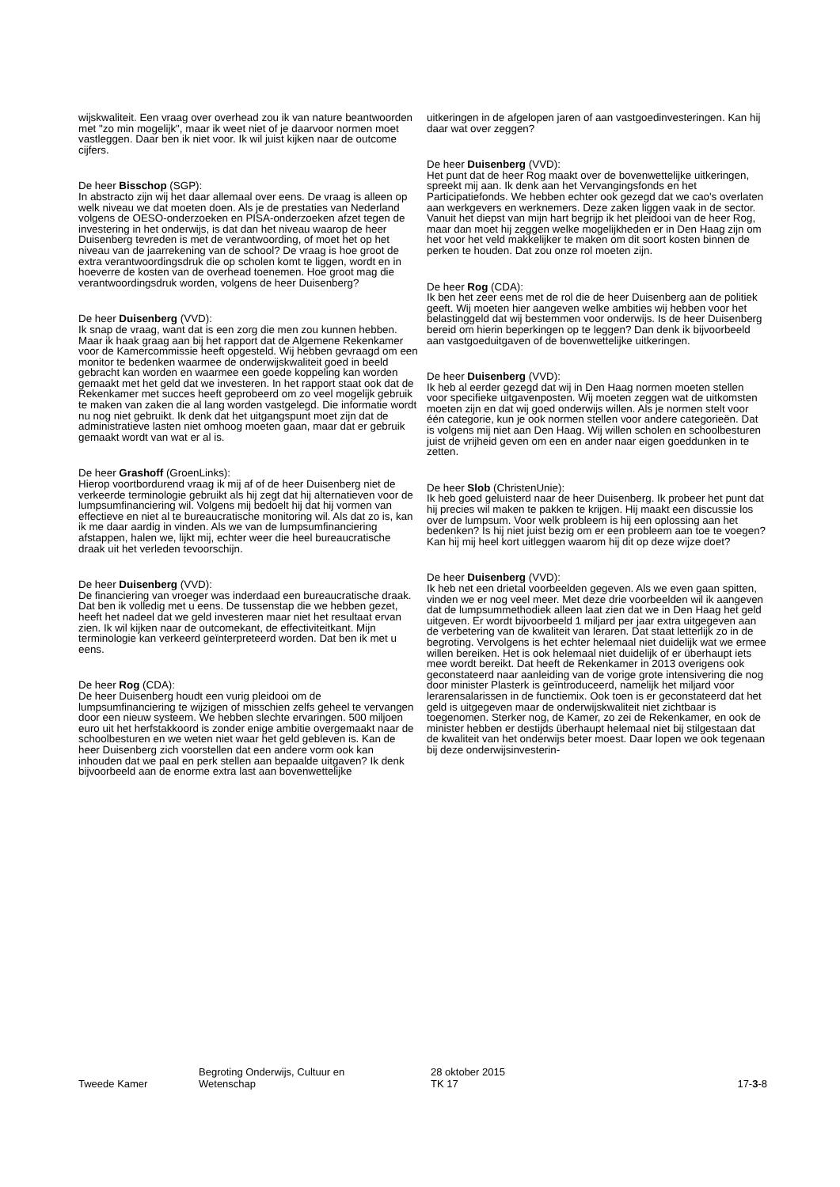wijskwaliteit. Een vraag over overhead zou ik van nature beantwoorden met "zo min mogelijk", maar ik weet niet of je daarvoor normen moet vastleggen. Daar ben ik niet voor. Ik wil juist kijken naar de outcome cijfers.
De heer Bisschop (SGP):
In abstracto zijn wij het daar allemaal over eens. De vraag is alleen op welk niveau we dat moeten doen. Als je de prestaties van Nederland volgens de OESO-onderzoeken en PISA-onderzoeken afzet tegen de investering in het onderwijs, is dat dan het niveau waarop de heer Duisenberg tevreden is met de verantwoording, of moet het op het niveau van de jaarrekening van de school? De vraag is hoe groot de extra verantwoordingsdruk die op scholen komt te liggen, wordt en in hoeverre de kosten van de overhead toenemen. Hoe groot mag die verantwoordingsdruk worden, volgens de heer Duisenberg?
De heer Duisenberg (VVD):
Ik snap de vraag, want dat is een zorg die men zou kunnen hebben. Maar ik haak graag aan bij het rapport dat de Algemene Rekenkamer voor de Kamercommissie heeft opgesteld. Wij hebben gevraagd om een monitor te bedenken waarmee de onderwijskwaliteit goed in beeld gebracht kan worden en waarmee een goede koppeling kan worden gemaakt met het geld dat we investeren. In het rapport staat ook dat de Rekenkamer met succes heeft geprobeerd om zo veel mogelijk gebruik te maken van zaken die al lang worden vastgelegd. Die informatie wordt nu nog niet gebruikt. Ik denk dat het uitgangspunt moet zijn dat de administratieve lasten niet omhoog moeten gaan, maar dat er gebruik gemaakt wordt van wat er al is.
De heer Grashoff (GroenLinks):
Hierop voortbordurend vraag ik mij af of de heer Duisenberg niet de verkeerde terminologie gebruikt als hij zegt dat hij alternatieven voor de lumpsumfinanciering wil. Volgens mij bedoelt hij dat hij vormen van effectieve en niet al te bureaucratische monitoring wil. Als dat zo is, kan ik me daar aardig in vinden. Als we van de lumpsumfinanciering afstappen, halen we, lijkt mij, echter weer die heel bureaucratische draak uit het verleden tevoorschijn.
De heer Duisenberg (VVD):
De financiering van vroeger was inderdaad een bureaucratische draak. Dat ben ik volledig met u eens. De tussenstap die we hebben gezet, heeft het nadeel dat we geld investeren maar niet het resultaat ervan zien. Ik wil kijken naar de outcomekant, de effectiviteitkant. Mijn terminologie kan verkeerd geïnterpreteerd worden. Dat ben ik met u eens.
De heer Rog (CDA):
De heer Duisenberg houdt een vurig pleidooi om de lumpsumfinanciering te wijzigen of misschien zelfs geheel te vervangen door een nieuw systeem. We hebben slechte ervaringen. 500 miljoen euro uit het herfstakkoord is zonder enige ambitie overgemaakt naar de schoolbesturen en we weten niet waar het geld gebleven is. Kan de heer Duisenberg zich voorstellen dat een andere vorm ook kan inhouden dat we paal en perk stellen aan bepaalde uitgaven? Ik denk bijvoorbeeld aan de enorme extra last aan bovenwettelijke
uitkeringen in de afgelopen jaren of aan vastgoedinvesteringen. Kan hij daar wat over zeggen?
De heer Duisenberg (VVD):
Het punt dat de heer Rog maakt over de bovenwettelijke uitkeringen, spreekt mij aan. Ik denk aan het Vervangingsfonds en het Participatiefonds. We hebben echter ook gezegd dat we cao's overlaten aan werkgevers en werknemers. Deze zaken liggen vaak in de sector. Vanuit het diepst van mijn hart begrijp ik het pleidooi van de heer Rog, maar dan moet hij zeggen welke mogelijkheden er in Den Haag zijn om het voor het veld makkelijker te maken om dit soort kosten binnen de perken te houden. Dat zou onze rol moeten zijn.
De heer Rog (CDA):
Ik ben het zeer eens met de rol die de heer Duisenberg aan de politiek geeft. Wij moeten hier aangeven welke ambities wij hebben voor het belastinggeld dat wij bestemmen voor onderwijs. Is de heer Duisenberg bereid om hierin beperkingen op te leggen? Dan denk ik bijvoorbeeld aan vastgoeduitgaven of de bovenwettelijke uitkeringen.
De heer Duisenberg (VVD):
Ik heb al eerder gezegd dat wij in Den Haag normen moeten stellen voor specifieke uitgavenposten. Wij moeten zeggen wat de uitkomsten moeten zijn en dat wij goed onderwijs willen. Als je normen stelt voor één categorie, kun je ook normen stellen voor andere categorieën. Dat is volgens mij niet aan Den Haag. Wij willen scholen en schoolbesturen juist de vrijheid geven om een en ander naar eigen goeddunken in te zetten.
De heer Slob (ChristenUnie):
Ik heb goed geluisterd naar de heer Duisenberg. Ik probeer het punt dat hij precies wil maken te pakken te krijgen. Hij maakt een discussie los over de lumpsum. Voor welk probleem is hij een oplossing aan het bedenken? Is hij niet juist bezig om er een probleem aan toe te voegen? Kan hij mij heel kort uitleggen waarom hij dit op deze wijze doet?
De heer Duisenberg (VVD):
Ik heb net een drietal voorbeelden gegeven. Als we even gaan spitten, vinden we er nog veel meer. Met deze drie voorbeelden wil ik aangeven dat de lumpsummethodiek alleen laat zien dat we in Den Haag het geld uitgeven. Er wordt bijvoorbeeld 1 miljard per jaar extra uitgegeven aan de verbetering van de kwaliteit van leraren. Dat staat letterlijk zo in de begroting. Vervolgens is het echter helemaal niet duidelijk wat we ermee willen bereiken. Het is ook helemaal niet duidelijk of er überhaupt iets mee wordt bereikt. Dat heeft de Rekenkamer in 2013 overigens ook geconstateerd naar aanleiding van de vorige grote intensivering die nog door minister Plasterk is geïntroduceerd, namelijk het miljard voor lerarensalarissen in de functiemix. Ook toen is er geconstateerd dat het geld is uitgegeven maar de onderwijskwaliteit niet zichtbaar is toegenomen. Sterker nog, de Kamer, zo zei de Rekenkamer, en ook de minister hebben er destijds überhaupt helemaal niet bij stilgestaan dat de kwaliteit van het onderwijs beter moest. Daar lopen we ook tegenaan bij deze onderwijsinvesterin-
Tweede Kamer Begroting Onderwijs, Cultuur en
Wetenschap
28 oktober 2015
TK 17
17-3-8